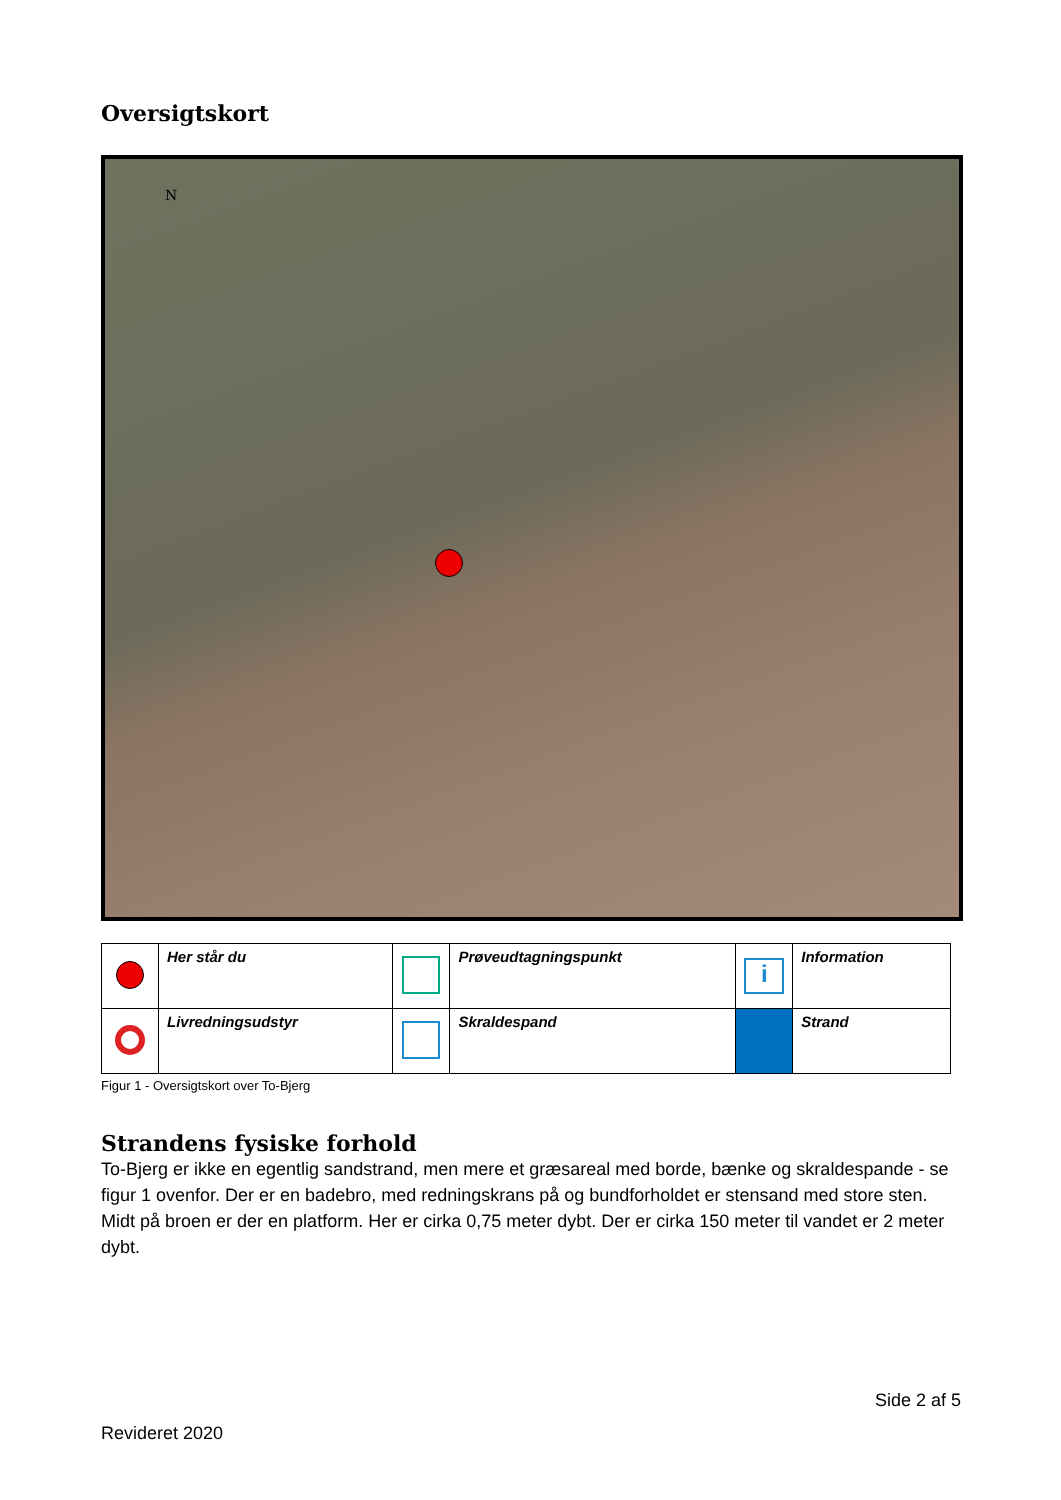Oversigtskort
N
| | Her står du | | Prøveudtagningspunkt | i | Information |
| | Livredningsudstyr | | Skraldespand | | Strand |
Figur 1 - Oversigtskort over To-Bjerg
Strandens fysiske forhold
To-Bjerg er ikke en egentlig sandstrand, men mere et græsareal med borde, bænke og skraldespande - se figur 1 ovenfor. Der er en badebro, med redningskrans på og bundforholdet er stensand med store sten. Midt på broen er der en platform. Her er cirka 0,75 meter dybt. Der er cirka 150 meter til vandet er 2 meter dybt.
Side 2 af 5
Revideret 2020